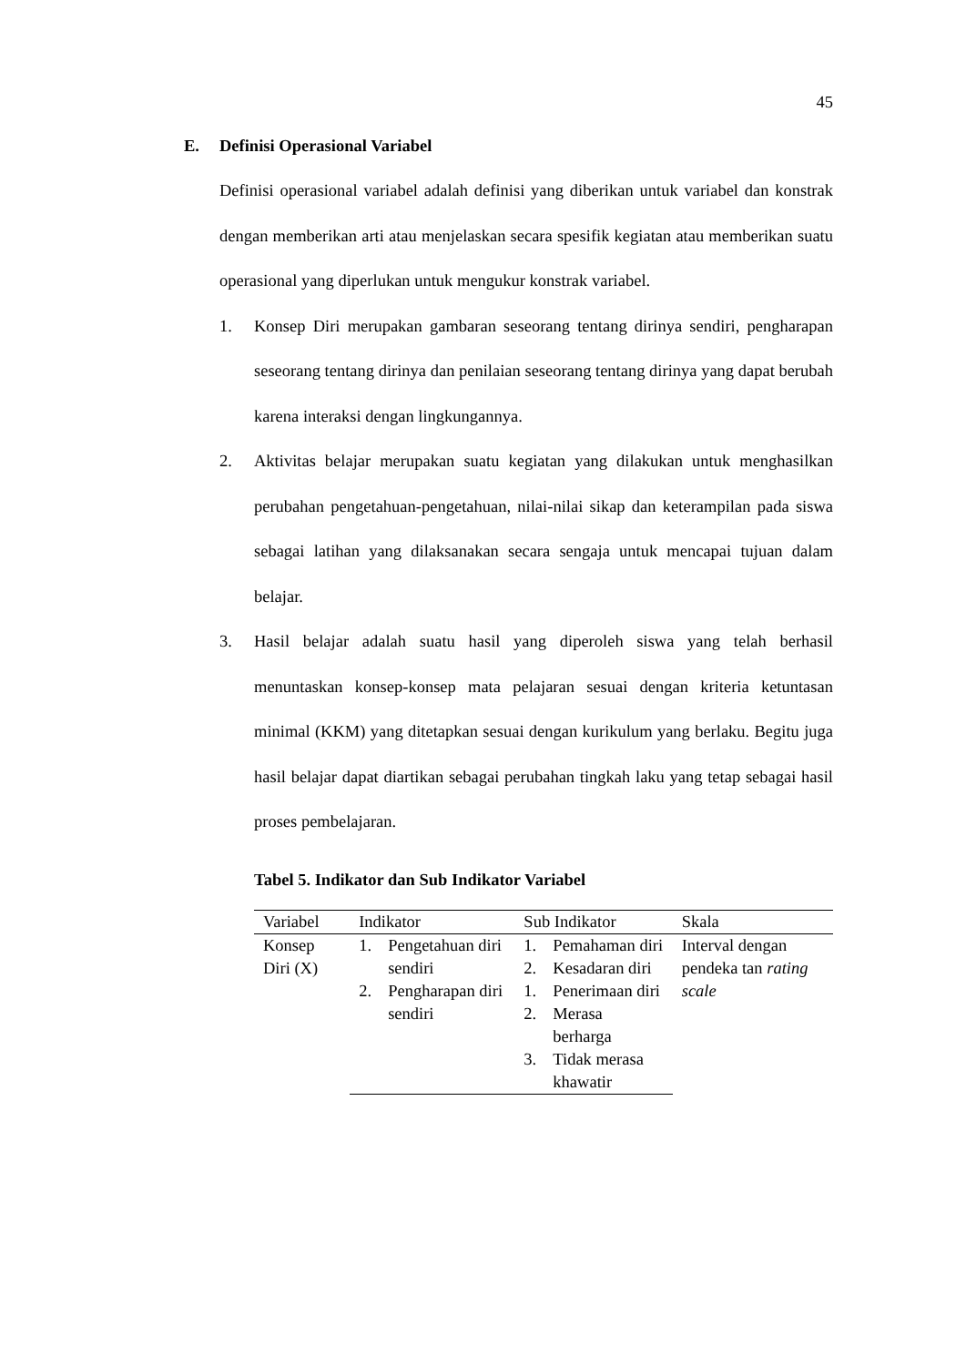45
E. Definisi Operasional Variabel
Definisi operasional variabel adalah definisi yang diberikan untuk variabel dan konstrak dengan memberikan arti atau menjelaskan secara spesifik kegiatan atau memberikan suatu operasional yang diperlukan untuk mengukur konstrak variabel.
1. Konsep Diri merupakan gambaran seseorang tentang dirinya sendiri, pengharapan seseorang tentang dirinya dan penilaian seseorang tentang dirinya yang dapat berubah karena interaksi dengan lingkungannya.
2. Aktivitas belajar merupakan suatu kegiatan yang dilakukan untuk menghasilkan perubahan pengetahuan-pengetahuan, nilai-nilai sikap dan keterampilan pada siswa sebagai latihan yang dilaksanakan secara sengaja untuk mencapai tujuan dalam belajar.
3. Hasil belajar adalah suatu hasil yang diperoleh siswa yang telah berhasil menuntaskan konsep-konsep mata pelajaran sesuai dengan kriteria ketuntasan minimal (KKM) yang ditetapkan sesuai dengan kurikulum yang berlaku. Begitu juga hasil belajar dapat diartikan sebagai perubahan tingkah laku yang tetap sebagai hasil proses pembelajaran.
Tabel 5. Indikator dan Sub Indikator Variabel
| Variabel | Indikator | Sub Indikator | Skala |
| --- | --- | --- | --- |
| Konsep Diri (X) | 1. Pengetahuan diri sendiri | 1. Pemahaman diri 2. Kesadaran diri | Interval dengan pendeka tan rating scale |
| | 2. Pengharapan diri sendiri | 1. Penerimaan diri 2. Merasa berharga 3. Tidak merasa khawatir | |